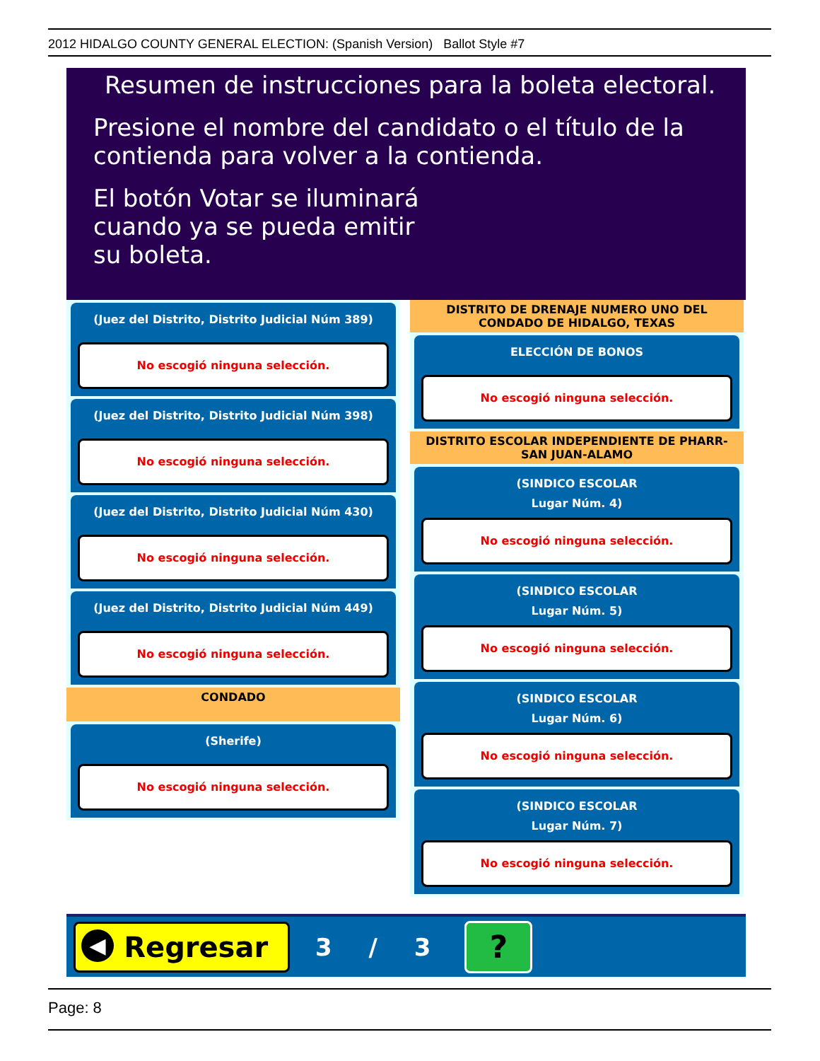2012 HIDALGO COUNTY GENERAL ELECTION: (Spanish Version) Ballot Style #7
Resumen de instrucciones para la boleta electoral.
Presione el nombre del candidato o el título de la contienda para volver a la contienda.
El botón Votar se iluminará cuando ya se pueda emitir su boleta.
(Juez del Distrito, Distrito Judicial Núm 389)
No escogió ninguna selección.
(Juez del Distrito, Distrito Judicial Núm 398)
No escogió ninguna selección.
(Juez del Distrito, Distrito Judicial Núm 430)
No escogió ninguna selección.
(Juez del Distrito, Distrito Judicial Núm 449)
No escogió ninguna selección.
CONDADO
(Sherife)
No escogió ninguna selección.
DISTRITO DE DRENAJE NUMERO UNO DEL CONDADO DE HIDALGO, TEXAS
ELECCIÓN DE BONOS
No escogió ninguna selección.
DISTRITO ESCOLAR INDEPENDIENTE DE PHARR-SAN JUAN-ALAMO
(SINDICO ESCOLAR
Lugar Núm. 4)
No escogió ninguna selección.
(SINDICO ESCOLAR
Lugar Núm. 5)
No escogió ninguna selección.
(SINDICO ESCOLAR
Lugar Núm. 6)
No escogió ninguna selección.
(SINDICO ESCOLAR
Lugar Núm. 7)
No escogió ninguna selección.
◀ Regresar
3 / 3
?
Page: 8